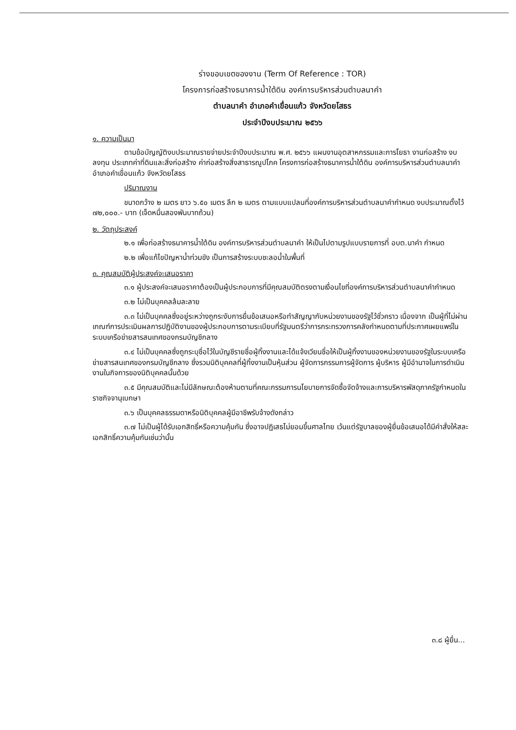ร่างขอบเขตของงาน (Term Of Reference : TOR)
โครงการก่อสร้างธนาคารน้ำใต้ดิน องค์การบริหารส่วนตำบลนาคำ
ตำบลนาคำ อำเภอคำเขื่อนแก้ว จังหวัดยโสธร
ประจำปีงบประมาณ ๒๕๖๖
๑. ความเป็นมา
ตามข้อบัญญัติงบประมาณรายจ่ายประจำปีงบประมาณ พ.ศ. ๒๕๖๖ แผนงานอุตสาหกรรมและการโยธา งานก่อสร้าง งบลงทุน ประเภทค่าที่ดินและสิ่งก่อสร้าง ค่าก่อสร้างสิ่งสาธารณูปโภค โครงการก่อสร้างธนาคารน้ำใต้ดิน องค์การบริหารส่วนตำบลนาคำ อำเภอคำเขื่อนแก้ว จังหวัดยโสธร
ปริมาณงาน
ขนาดกว้าง ๒ เมตร ยาว ๖.๕๐ เมตร ลึก ๒ เมตร ตามแบบแปลนที่องค์การบริหารส่วนตำบลนาคำกำหนด งบประมาณตั้งไว้ ๗๒,๐๐๐.- บาท (เจ็ดหมื่นสองพันบาทถ้วน)
๒. วัตถุประสงค์
๒.๑ เพื่อก่อสร้างธนาคารน้ำใต้ดิน องค์การบริหารส่วนตำบลนาคำ ให้เป็นไปตามรูปแบบรายการที่ อบต.นาคำ กำหนด
๒.๒ เพื่อแก้ไขปัญหาน้ำท่วมขัง เป็นการสร้างระบบชะลอน้ำในพื้นที่
๓. คุณสมบัติผู้ประสงค์จะเสนอราคา
๓.๑ ผู้ประสงค์จะเสนอราคาต้องเป็นผู้ประกอบการที่มีคุณสมบัติตรงตามเงื่อนไขที่องค์การบริหารส่วนตำบลนาคำกำหนด
๓.๒ ไม่เป็นบุคคลล้มละลาย
๓.๓ ไม่เป็นบุคคลซึ่งอยู่ระหว่างถูกระงับการยื่นข้อเสนอหรือทำสัญญากับหน่วยงานของรัฐไว้ชั่วคราว เนื่องจาก เป็นผู้ที่ไม่ผ่านเกณฑ์การประเมินผลการปฏิบัติงานของผู้ประกอบการตามระเบียบที่รัฐมนตรีว่าการกระทรวงการคลังกำหนดตามที่ประกาศเผยแพร่ในระบบเครือข่ายสารสนเทศของกรมบัญชีกลาง
๓.๔ ไม่เป็นบุคคลซึ่งถูกระบุชื่อไว้ในบัญชีรายชื่อผู้ทิ้งงานและได้แจ้งเวียนชื่อให้เป็นผู้ทิ้งงานของหน่วยงานของรัฐในระบบเครือข่ายสารสนเทศของกรมบัญชีกลาง ซึ่งรวมนิติบุคคลที่ผู้ทิ้งงานเป็นหุ้นส่วน ผู้จัดการกรรมการผู้จัดการ ผู้บริหาร ผู้มีอำนาจในการดำเนินงานในกิจการของนิติบุคคลนั้นด้วย
๓.๕ มีคุณสมบัติและไม่มีลักษณะต้องห้ามตามที่คณะกรรมการนโยบายการจัดซื้อจัดจ้างและการบริหารพัสดุภาครัฐกำหนดในราชกิจจานุเบกษา
๓.๖ เป็นบุคคลธรรมดาหรือนิติบุคคลผู้มีอาชีพรับจ้างดังกล่าว
๓.๗ ไม่เป็นผู้ได้รับเอกสิทธิ์หรือความคุ้มกัน ซึ่งอาจปฏิเสธไม่ยอมขึ้นศาลไทย เว้นแต่รัฐบาลของผู้ยื่นข้อเสนอได้มีคำสั่งให้สละเอกสิทธิ์ความคุ้มกันเช่นว่านั้น
๓.๘ ผู้ยื่น...